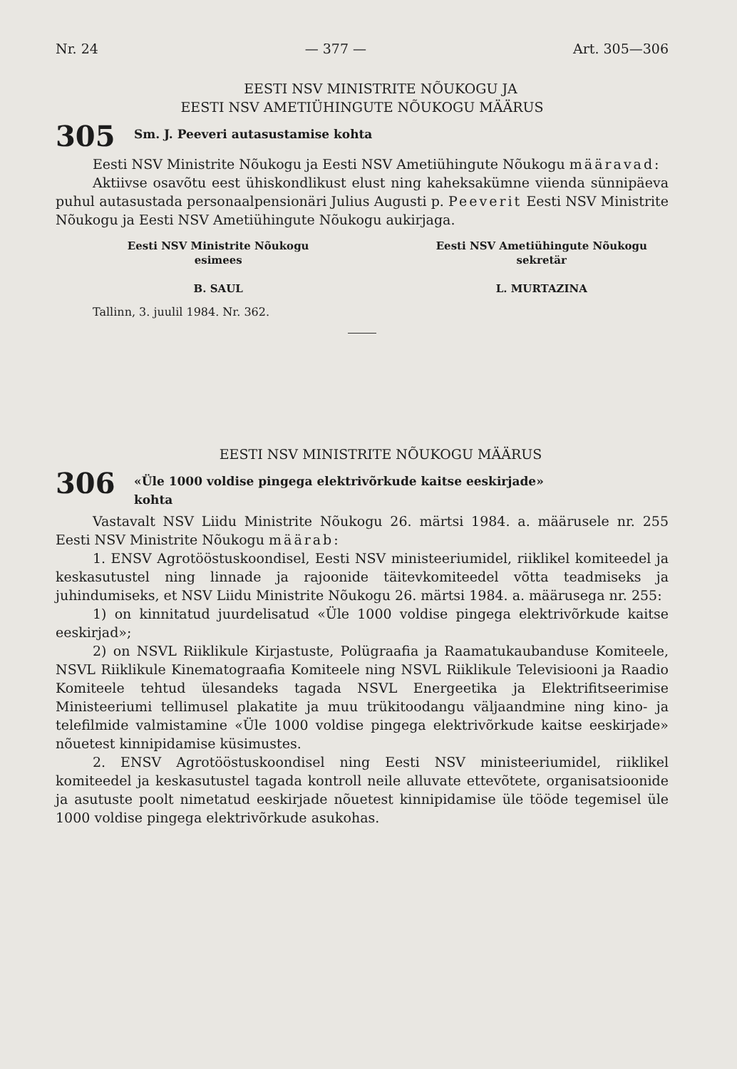Nr. 24 — 377 — Art. 305—306
EESTI NSV MINISTRITE NÕUKOGU JA
EESTI NSV AMETIÜHINGUTE NÕUKOGU MÄÄRUS
305 Sm. J. Peeveri autasustamise kohta
Eesti NSV Ministrite Nõukogu ja Eesti NSV Ametiühingute Nõukogu määravad:
Aktiivse osavõtu eest ühiskondlikust elust ning kaheksakümne viienda sünnipäeva puhul autasustada personaalpensionäri Julius Augusti p. Peeverit Eesti NSV Ministrite Nõukogu ja Eesti NSV Ametiühingute Nõukogu aukirjaga.
Eesti NSV Ministrite Nõukogu
esimees
B. SAUL
Eesti NSV Ametiühingute Nõukogu
sekretär
L. MURTAZINA
Tallinn, 3. juulil 1984. Nr. 362.
EESTI NSV MINISTRITE NÕUKOGU MÄÄRUS
306 «Üle 1000 voldise pingega elektrivõrkude kaitse eeskirjade»
kohta
Vastavalt NSV Liidu Ministrite Nõukogu 26. märtsi 1984. a. määrusele nr. 255 Eesti NSV Ministrite Nõukogu määrab:
1. ENSV Agrotööstuskoondisel, Eesti NSV ministeeriumidel, riiklikel komiteedel ja keskasutustel ning linnade ja rajoonide täitevkomiteedel võtta teadmiseks ja juhindumiseks, et NSV Liidu Ministrite Nõukogu 26. märtsi 1984. a. määrusega nr. 255:
1) on kinnitatud juurdelisatud «Üle 1000 voldise pingega elektrivõrkude kaitse eeskirjad»;
2) on NSVL Riiklikule Kirjastuste, Polügraafia ja Raamatukaubanduse Komiteele, NSVL Riiklikule Kinematograafia Komiteele ning NSVL Riiklikule Televisiooni ja Raadio Komiteele tehtud ülesandeks tagada NSVL Energeetika ja Elektrifitseerimise Ministeeriumi tellimusel plakatite ja muu trükitoodangu väljaandmine ning kino- ja telefilmide valmistamine «Üle 1000 voldise pingega elektrivõrkude kaitse eeskirjade» nõuetest kinnipidamise küsimustes.
2. ENSV Agrotööstuskoondisel ning Eesti NSV ministeeriumidel, riiklikel komiteedel ja keskasutustel tagada kontroll neile alluvate ettevõtete, organisatsioonide ja asutuste poolt nimetatud eeskirjade nõuetest kinnipidamise üle tööde tegemisel üle 1000 voldise pingega elektrivõrkude asukohas.